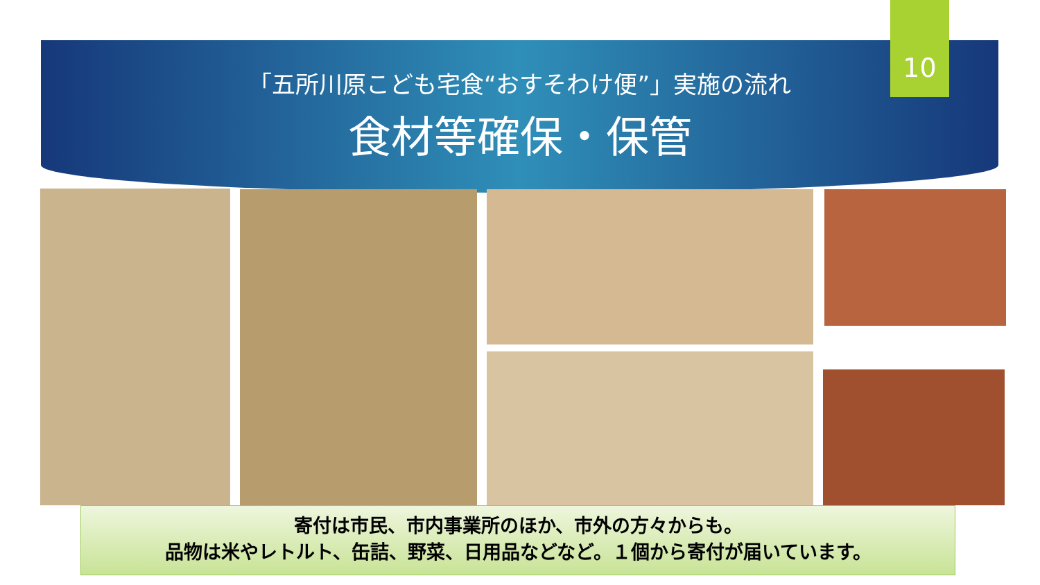10
「五所川原こども宅食“おすそわけ便”」実施の流れ
食材等確保・保管
寄付は市民、市内事業所のほか、市外の方々からも。
品物は米やレトルト、缶詰、野菜、日用品などなど。１個から寄付が届いています。